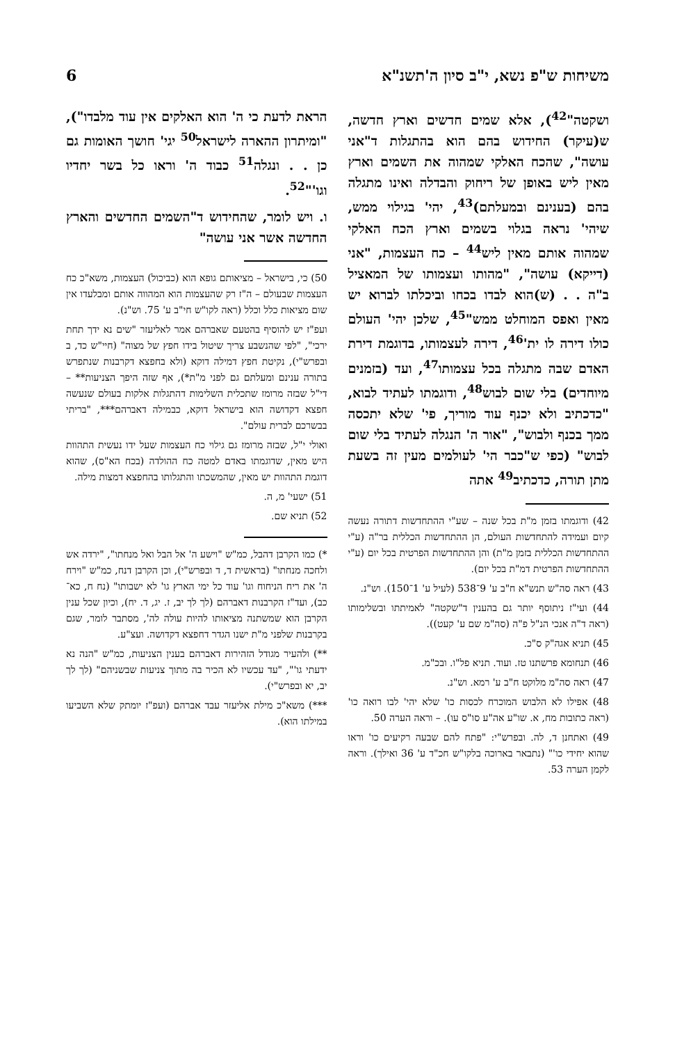משיחות ש"פ נשא, י"ב סיון ה'תשנ"א 6
ושקטה"<sup>42</sup>), אלא שמים חדשים וארץ חדשה, ש(עיקר) החידוש בהם הוא בהתגלות ד"אני עושה", שהכח האלקי שמהוה את השמים וארץ מאין ליש באופן של ריחוק והבדלה ואינו מתגלה בהם (בענינם ובמעלתם)<sup>43</sup>, יהי' בגילוי ממש, שיהי' נראה בגלוי בשמים וארץ הכח האלקי שמהוה אותם מאין ליש<sup>44</sup> – כח העצמות, "אני (דייקא) עושה", "מהותו ועצמותו של המאציל ב"ה . . (ש)הוא לבדו בכחו וביכלתו לברוא יש מאין ואפס המוחלט ממש"<sup>45</sup>, שלכן יהי' העולם כולו דירה לו ית'<sup>46</sup>, דירה לעצמותו, בדוגמת דירת האדם שבה מתגלה בכל עצמותו<sup>47</sup>, ועד (בזמנים מיוחדים) בלי שום לבוש<sup>48</sup>, ודוגמתו לעתיד לבוא, "כדכתיב ולא יכנף עוד מוריך, פי' שלא יתכסה ממך בכנף ולבוש", "אור ה' הנגלה לעתיד בלי שום לבוש" (כפי ש"כבר הי' לעולמים מעין זה בשעת מתן תורה, כדכתיב<sup>49</sup> אתה
42) ודוגמתו בזמן מ"ת בכל שנה – שע"י ההתחדשות דתורה נעשה קיום ועמידה להתחדשות העולם, הן ההתחדשות הכללית בר"ה (ע"י ההתחדשות הכללית בזמן מ"ת) והן ההתחדשות הפרטית בכל יום (ע"י ההתחדשות הפרטית דמ"ת בכל יום).
43) ראה סה"ש תנש"א ח"ב ע' 9־538 (לעיל ע' 1־150). וש"נ.
44) ועי"ז ניתוסף יותר גם בהענין ד"שקטה" לאמיתתו ובשלימותו (ראה ד"ה אנכי הנ"ל פ"ה (סה"מ שם ע' קעט)).
45) תניא אגה"ק ס"כ.
46) תנחומא פרשתנו טז. ועוד. תניא פל"ו. ובכ"מ.
47) ראה סה"מ מלוקט ח"ב ע' רמא. וש"נ.
48) אפילו לא הלבוש המוכרח לכסות כו' שלא יהי' לבו רואה כו' (ראה כתובות מח, א. שו"ע אה"ע סו"ס עו). – וראה הערה 50.
49) ואתחנן ד, לה. ובפרש"י: "פתח להם שבעה רקיעים כו' וראו שהוא יחידי כו'" (נתבאר בארוכה בלקו"ש חכ"ד ע' 36 ואילך). וראה לקמן הערה 53.
הראת לדעת כי ה' הוא האלקים אין עוד מלבדו"), "ומיתרון ההארה לישראל<sup>50</sup> יגי' חושך האומות גם כן . . ונגלה<sup>51</sup> כבוד ה' וראו כל בשר יחדיו וגו'"<sup>52</sup>.
ו. ויש לומר, שהחידוש ד"השמים החדשים והארץ החדשה אשר אני עושה"
50) כי, בישראל – מציאותם גופא הוא (כביכול) העצמות, משא"כ כח העצמות שבעולם – ה"ז רק שהעצמות הוא המהווה אותם ומבלעדו אין שום מציאות כלל וכלל (ראה לקו"ש חי"ב ע' 75. וש"נ).
ועפ"ז יש להוסיף בהטעם שאברהם אמר לאליעזר "שים נא ידך תחת ירכי", "לפי שהנשבע צריך שיטול בידו חפץ של מצוה" (חיי"ש כד, ב ובפרש"י), נקיטת חפץ דמילה דוקא (ולא בחפצא דקרבנות שנתפרש בתורה ענינם ומעלתם גם לפני מ"ת*), אף שזה היפך הצניעות** – די"ל שבזה מרומז שתכלית השלימות דהתגלות אלקות בעולם שנעשה חפצא דקדושה הוא בישראל דוקא, כבמילה דאברהם***, "בריתי בבשרכם לברית עולם".
ואולי י"ל, שבזה מרומז גם גילוי כח העצמות שעל ידו נעשית התהוות היש מאין, שדוגמתו באדם למטה כח ההולדה (בכח הא"ס), שהוא דוגמת התהוות יש מאין, שהמשכתו והתגלותו בהחפצא דמצות מילה.
51) ישעי' מ, ה.
52) תניא שם.
*) כמו הקרבן דהבל, כמ"ש "וישע ה' אל הבל ואל מנחתו", "ירדה אש ולחכה מנחתו" (בראשית ד, ד ובפרש"י), וכן הקרבן דנח, כמ"ש "וירח ה' את ריח הניחוח וגו' עוד כל ימי הארץ גו' לא ישבותו" (נח ח, כא־כב), ועד"ז הקרבנות דאברהם (לך לך יב, ז. יג, ד. יח), וכיון שכל ענין הקרבן הוא שמשתנה מציאותו להיות עולה לה', מסתבר לומר, שגם בקרבנות שלפני מ"ת ישנו הגדר דחפצא דקדושה. ועצ"ע.
**) ולהעיר מגודל הזהירות דאברהם בענין הצניעות, כמ"ש "הנה נא ידעתי גו'", "עד עכשיו לא הכיר בה מתוך צניעות שבשניהם" (לך לך יב, יא ובפרש"י).
***) משא"כ מילת אליעזר עבד אברהם (ועפ"ז יומתק שלא השביעו במילתו הוא).